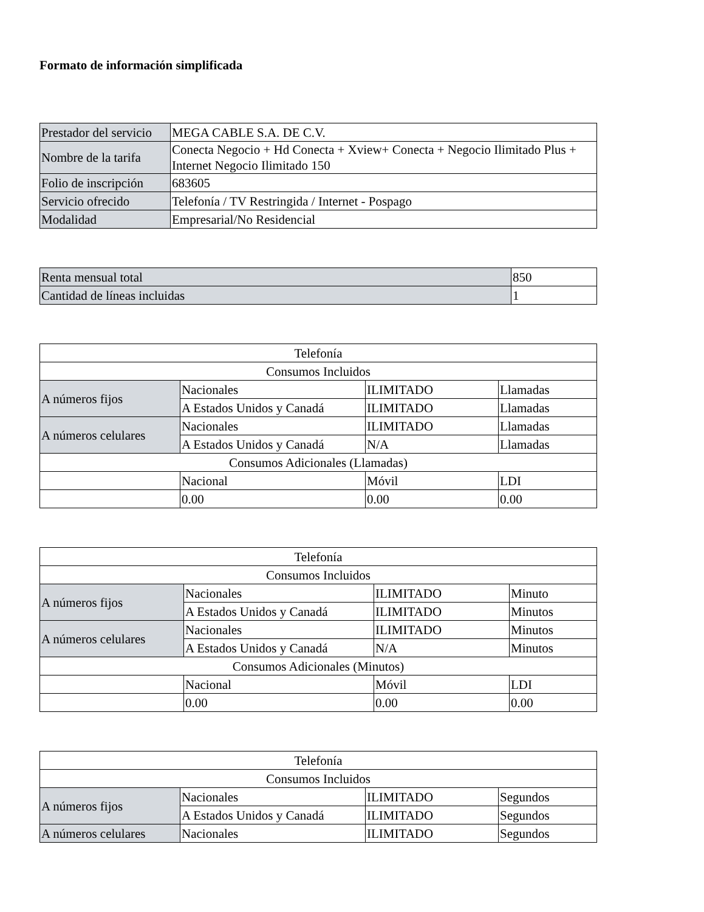Formato de información simplificada
| Prestador del servicio | MEGA CABLE S.A. DE C.V. |
| Nombre de la tarifa | Conecta Negocio + Hd Conecta + Xview+ Conecta + Negocio Ilimitado Plus + Internet Negocio Ilimitado 150 |
| Folio de inscripción | 683605 |
| Servicio ofrecido | Telefonía / TV Restringida / Internet - Pospago |
| Modalidad | Empresarial/No Residencial |
| Renta mensual total | 850 |
| Cantidad de líneas incluidas | 1 |
| Telefonía | | | |
| Consumos Incluidos | | | |
| A números fijos | Nacionales | ILIMITADO | Llamadas |
| | A Estados Unidos y Canadá | ILIMITADO | Llamadas |
| A números celulares | Nacionales | ILIMITADO | Llamadas |
| | A Estados Unidos y Canadá | N/A | Llamadas |
| Consumos Adicionales (Llamadas) | | | |
| | Nacional | Móvil | LDI |
| | 0.00 | 0.00 | 0.00 |
| Telefonía | | | |
| Consumos Incluidos | | | |
| A números fijos | Nacionales | ILIMITADO | Minuto |
| | A Estados Unidos y Canadá | ILIMITADO | Minutos |
| A números celulares | Nacionales | ILIMITADO | Minutos |
| | A Estados Unidos y Canadá | N/A | Minutos |
| Consumos Adicionales (Minutos) | | | |
| | Nacional | Móvil | LDI |
| | 0.00 | 0.00 | 0.00 |
| Telefonía | | | |
| Consumos Incluidos | | | |
| A números fijos | Nacionales | ILIMITADO | Segundos |
| | A Estados Unidos y Canadá | ILIMITADO | Segundos |
| A números celulares | Nacionales | ILIMITADO | Segundos |